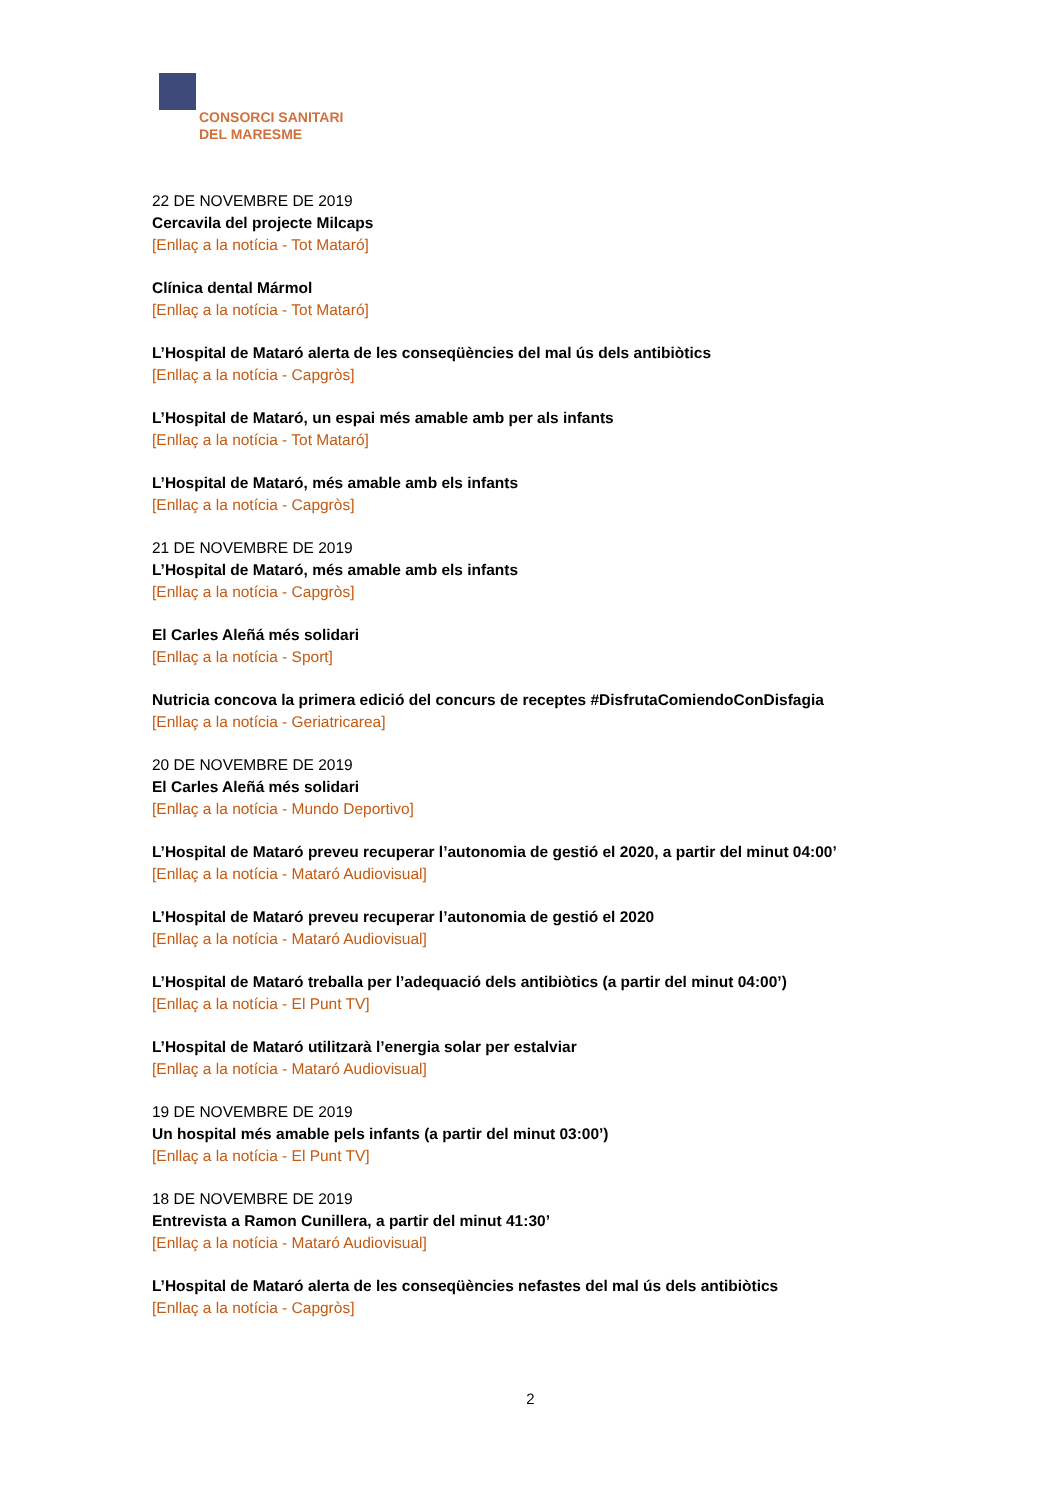CONSORCI SANITARI
DEL MARESME
22 DE NOVEMBRE DE 2019
Cercavila del projecte Milcaps
[Enllaç a la notícia - Tot Mataró]
Clínica dental Mármol
[Enllaç a la notícia - Tot Mataró]
L’Hospital de Mataró alerta de les conseqüències del mal ús dels antibiòtics
[Enllaç a la notícia - Capgròs]
L’Hospital de Mataró, un espai més amable amb per als infants
[Enllaç a la notícia - Tot Mataró]
L’Hospital de Mataró, més amable amb els infants
[Enllaç a la notícia - Capgròs]
21 DE NOVEMBRE DE 2019
L’Hospital de Mataró, més amable amb els infants
[Enllaç a la notícia - Capgròs]
El Carles Aleñá més solidari
[Enllaç a la notícia - Sport]
Nutricia concova la primera edició del concurs de receptes #DisfrutaComiendoConDisfagia
[Enllaç a la notícia - Geriatricarea]
20 DE NOVEMBRE DE 2019
El Carles Aleñá més solidari
[Enllaç a la notícia - Mundo Deportivo]
L’Hospital de Mataró preveu recuperar l’autonomia de gestió el 2020, a partir del minut 04:00’
[Enllaç a la notícia - Mataró Audiovisual]
L’Hospital de Mataró preveu recuperar l’autonomia de gestió el 2020
[Enllaç a la notícia - Mataró Audiovisual]
L’Hospital de Mataró treballa per l’adequació dels antibiòtics (a partir del minut 04:00’)
[Enllaç a la notícia - El Punt TV]
L’Hospital de Mataró utilitzarà l’energia solar per estalviar
[Enllaç a la notícia - Mataró Audiovisual]
19 DE NOVEMBRE DE 2019
Un hospital més amable pels infants (a partir del minut 03:00’)
[Enllaç a la notícia - El Punt TV]
18 DE NOVEMBRE DE 2019
Entrevista a Ramon Cunillera, a partir del minut 41:30’
[Enllaç a la notícia - Mataró Audiovisual]
L’Hospital de Mataró alerta de les conseqüències nefastes del mal ús dels antibiòtics
[Enllaç a la notícia - Capgròs]
2